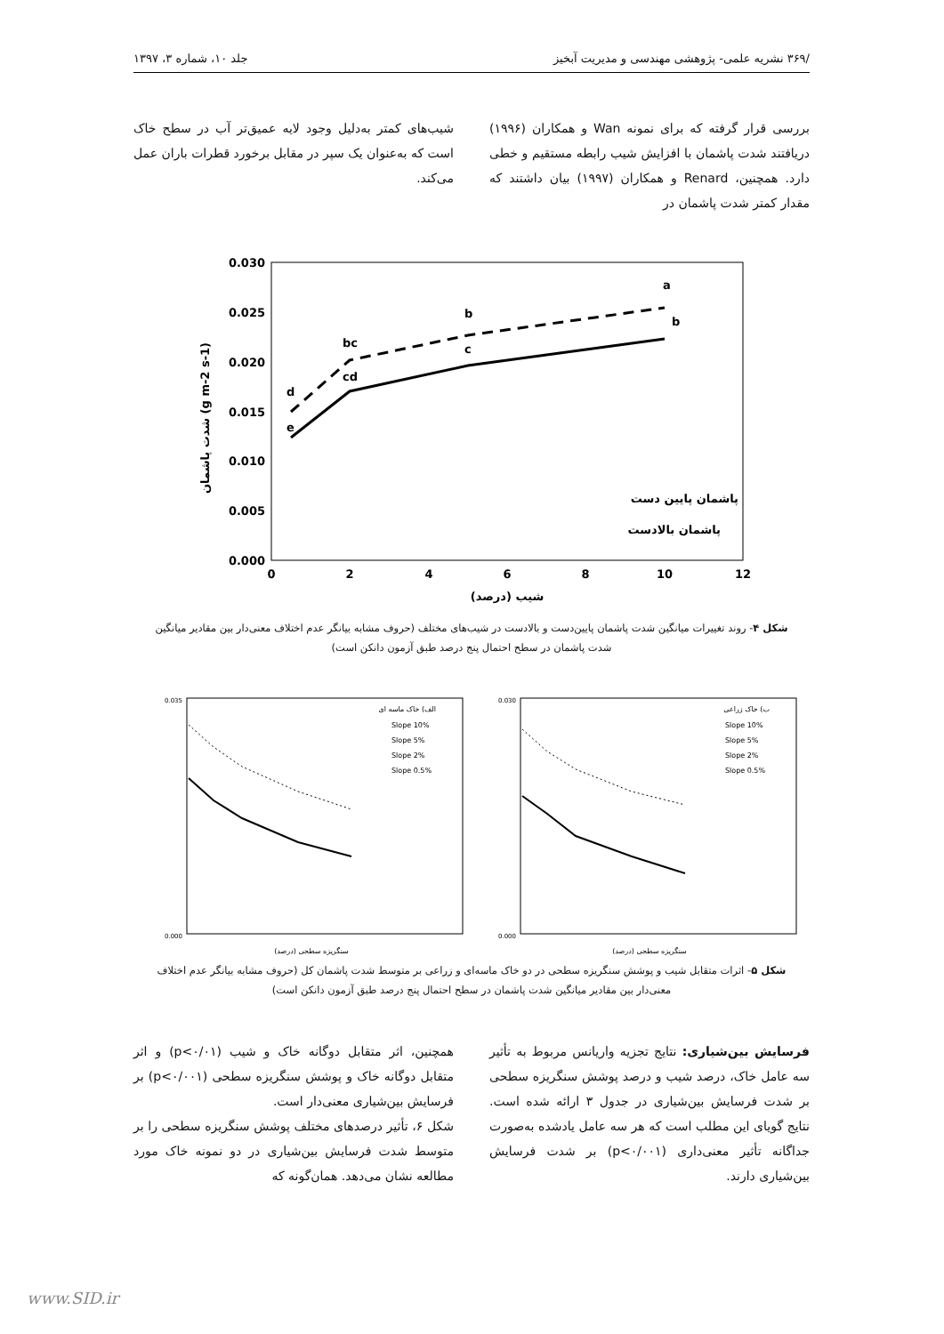/۳۶۹ نشریه علمی- پژوهشی مهندسی و مدیریت آبخیز جلد ۱۰، شماره ۳، ۱۳۹۷
بررسی قرار گرفته که برای نمونه Wan و همکاران (۱۹۹۶) دریافتند شدت پاشمان با افزایش شیب رابطه مستقیم و خطی دارد. همچنین، Renard و همکاران (۱۹۹۷) بیان داشتند که مقدار کمتر شدت پاشمان در
شیب‌های کمتر به‌دلیل وجود لایه عمیق‌تر آب در سطح خاک است که به‌عنوان یک سپر در مقابل برخورد قطرات باران عمل می‌کند.
0.030
0.025
0.020
0.015
0.010
0.005
0.000
0
2
4
6
8
10
12
شیب (درصد)
شدت پاشمان (g m-2 s-1)
d
e
bc
cd
b
c
a
b
پاشمان پایین دست
پاشمان بالادست
شکل ۴- روند تغییرات میانگین شدت پاشمان پایین‌دست و بالادست در شیب‌های مختلف (حروف مشابه بیانگر عدم اختلاف معنی‌دار بین مقادیر میانگین شدت پاشمان در سطح احتمال پنج درصد طبق آزمون دانکن است)
الف) خاک ماسه ای
Slope 10%
Slope 5%
Slope 2%
Slope 0.5%
0.035
0.000
سنگریزه سطحی (درصد)
ب) خاک زراعی
Slope 10%
Slope 5%
Slope 2%
Slope 0.5%
0.030
0.000
سنگریزه سطحی (درصد)
شکل ۵- اثرات متقابل شیب و پوشش سنگریزه سطحی در دو خاک ماسه‌ای و زراعی بر متوسط شدت پاشمان کل (حروف مشابه بیانگر عدم اختلاف معنی‌دار بین مقادیر میانگین شدت پاشمان در سطح احتمال پنج درصد طبق آزمون دانکن است)
فرسایش بین‌شیاری: نتایج تجزیه واریانس مربوط به تأثیر سه عامل خاک، درصد شیب و درصد پوشش سنگریزه سطحی بر شدت فرسایش بین‌شیاری در جدول ۳ ارائه شده است. نتایج گویای این مطلب است که هر سه عامل یادشده به‌صورت جداگانه تأثیر معنی‌داری (p<۰/۰۰۱) بر شدت فرسایش بین‌شیاری دارند.
همچنین، اثر متقابل دوگانه خاک و شیب (p<۰/۰۱) و اثر متقابل دوگانه خاک و پوشش سنگریزه سطحی (p<۰/۰۰۱) بر فرسایش بین‌شیاری معنی‌دار است.
شکل ۶، تأثیر درصدهای مختلف پوشش سنگریزه سطحی را بر متوسط شدت فرسایش بین‌شیاری در دو نمونه خاک مورد مطالعه نشان می‌دهد. همان‌گونه که
www.SID.ir